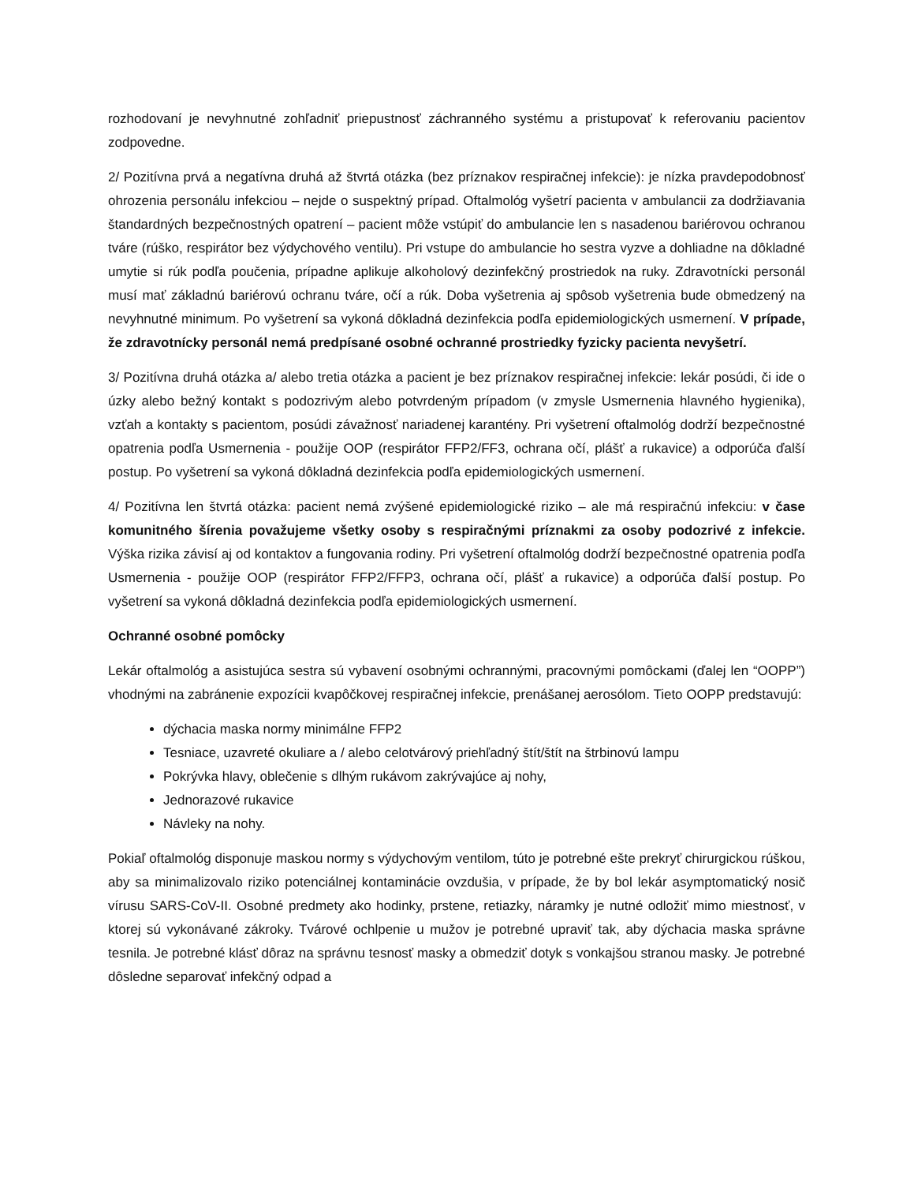rozhodovaní je nevyhnutné zohľadniť priepustnosť záchranného systému a pristupovať k referovaniu pacientov zodpovedne.
2/ Pozitívna prvá a negatívna druhá až štvrtá otázka (bez príznakov respiračnej infekcie): je nízka pravdepodobnosť ohrozenia personálu infekciou – nejde o suspektný prípad. Oftalmológ vyšetrí pacienta v ambulancii za dodržiavania štandardných bezpečnostných opatrení – pacient môže vstúpiť do ambulancie len s nasadenou bariérovou ochranou tváre (rúško, respirátor bez výdychového ventilu). Pri vstupe do ambulancie ho sestra vyzve a dohliadne na dôkladné umytie si rúk podľa poučenia, prípadne aplikuje alkoholový dezinfekčný prostriedok na ruky. Zdravotnícki personál musí mať základnú bariérovú ochranu tváre, očí a rúk. Doba vyšetrenia aj spôsob vyšetrenia bude obmedzený na nevyhnutné minimum. Po vyšetrení sa vykoná dôkladná dezinfekcia podľa epidemiologických usmernení. V prípade, že zdravotnícky personál nemá predpísané osobné ochranné prostriedky fyzicky pacienta nevyšetrí.
3/ Pozitívna druhá otázka a/ alebo tretia otázka a pacient je bez príznakov respiračnej infekcie: lekár posúdi, či ide o úzky alebo bežný kontakt s podozrivým alebo potvrdeným prípadom (v zmysle Usmernenia hlavného hygienika), vzťah a kontakty s pacientom, posúdi závažnosť nariadenej karantény. Pri vyšetrení oftalmológ dodrží bezpečnostné opatrenia podľa Usmernenia - použije OOP (respirátor FFP2/FF3, ochrana očí, plášť a rukavice) a odporúča ďalší postup. Po vyšetrení sa vykoná dôkladná dezinfekcia podľa epidemiologických usmernení.
4/ Pozitívna len štvrtá otázka: pacient nemá zvýšené epidemiologické riziko – ale má respiračnú infekciu: v čase komunitného šírenia považujeme všetky osoby s respiračnými príznakmi za osoby podozrivé z infekcie. Výška rizika závisí aj od kontaktov a fungovania rodiny. Pri vyšetrení oftalmológ dodrží bezpečnostné opatrenia podľa Usmernenia - použije OOP (respirátor FFP2/FFP3, ochrana očí, plášť a rukavice) a odporúča ďalší postup. Po vyšetrení sa vykoná dôkladná dezinfekcia podľa epidemiologických usmernení.
Ochranné osobné pomôcky
Lekár oftalmológ a asistujúca sestra sú vybavení osobnými ochrannými, pracovnými pomôckami (ďalej len “OOPP”) vhodnými na zabránenie expozícii kvapôčkovej respiračnej infekcie, prenášanej aerosólom. Tieto OOPP predstavujú:
dýchacia maska normy minimálne FFP2
Tesniace, uzavreté okuliare a / alebo celotvárový priehľadný štít/štít na štrbinovú lampu
Pokrývka hlavy, oblečenie s dlhým rukávom zakrývajúce aj nohy,
Jednorazové rukavice
Návleky na nohy.
Pokiaľ oftalmológ disponuje maskou normy s výdychovým ventilom, túto je potrebné ešte prekryť chirurgickou rúškou, aby sa minimalizovalo riziko potenciálnej kontaminácie ovzdušia, v prípade, že by bol lekár asymptomatický nosič vírusu SARS-CoV-II. Osobné predmety ako hodinky, prstene, retiazky, náramky je nutné odložiť mimo miestnosť, v ktorej sú vykonávané zákroky. Tvárové ochlpenie u mužov je potrebné upraviť tak, aby dýchacia maska správne tesnila. Je potrebné klásť dôraz na správnu tesnosť masky a obmedziť dotyk s vonkajšou stranou masky. Je potrebné dôsledne separovať infekčný odpad a